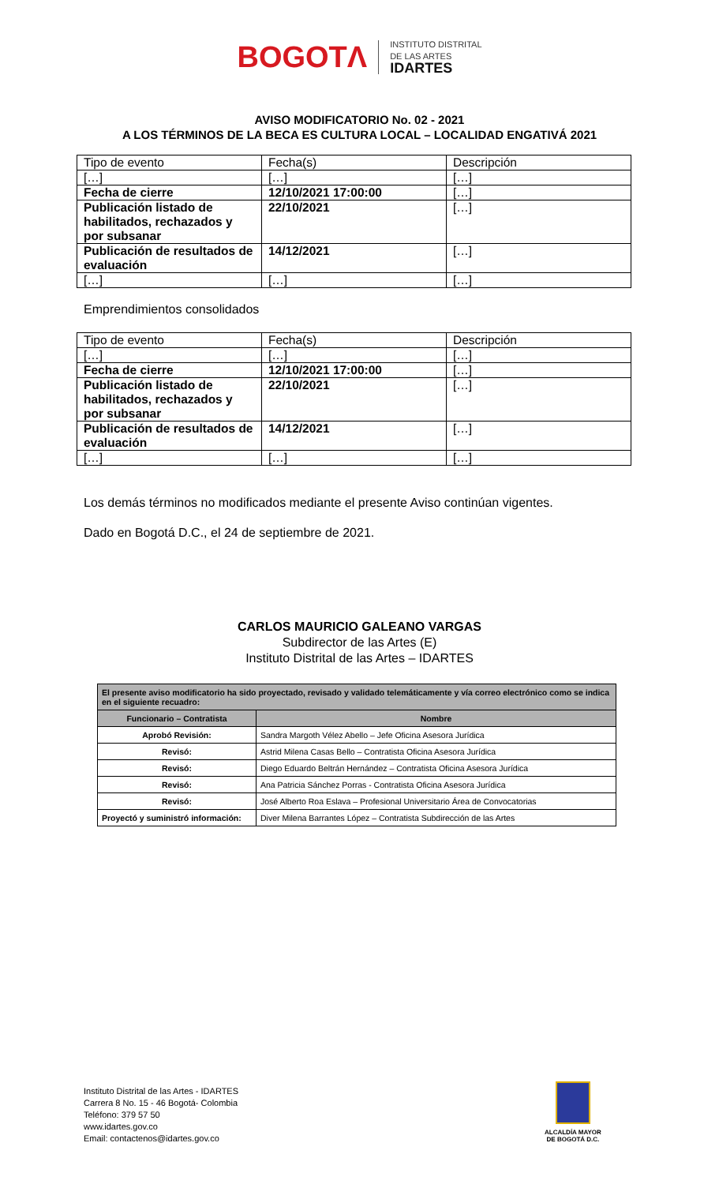BOGOTΛ
INSTITUTO DISTRITAL
DE LAS ARTES
IDARTES
AVISO MODIFICATORIO No. 02 - 2021
A LOS TÉRMINOS DE LA BECA ES CULTURA LOCAL – LOCALIDAD ENGATIVÁ 2021
| Tipo de evento | Fecha(s) | Descripción |
| […] | […] | […] |
| Fecha de cierre | 12/10/2021 17:00:00 | […] |
| Publicación listado de habilitados, rechazados y por subsanar | 22/10/2021 | […] |
| Publicación de resultados de evaluación | 14/12/2021 | […] |
| […] | […] | […] |
Emprendimientos consolidados
| Tipo de evento | Fecha(s) | Descripción |
| […] | […] | […] |
| Fecha de cierre | 12/10/2021 17:00:00 | […] |
| Publicación listado de habilitados, rechazados y por subsanar | 22/10/2021 | […] |
| Publicación de resultados de evaluación | 14/12/2021 | […] |
| […] | […] | […] |
Los demás términos no modificados mediante el presente Aviso continúan vigentes.
Dado en Bogotá D.C., el 24 de septiembre de 2021.
CARLOS MAURICIO GALEANO VARGAS
Subdirector de las Artes (E)
Instituto Distrital de las Artes – IDARTES
| El presente aviso modificatorio ha sido proyectado, revisado y validado telemáticamente y vía correo electrónico como se indica en el siguiente recuadro: | |
| --- | --- |
| Funcionario – Contratista | Nombre |
| Aprobó Revisión: | Sandra Margoth Vélez Abello – Jefe Oficina Asesora Jurídica |
| Revisó: | Astrid Milena Casas Bello – Contratista Oficina Asesora Jurídica |
| Revisó: | Diego Eduardo Beltrán Hernández – Contratista Oficina Asesora Jurídica |
| Revisó: | Ana Patricia Sánchez Porras - Contratista Oficina Asesora Jurídica |
| Revisó: | José Alberto Roa Eslava – Profesional Universitario Área de Convocatorias |
| Proyectó y suministró información: | Diver Milena Barrantes López – Contratista Subdirección de las Artes |
Instituto Distrital de las Artes - IDARTES
Carrera 8 No. 15 - 46 Bogotá- Colombia
Teléfono: 379 57 50
www.idartes.gov.co
Email: contactenos@idartes.gov.co
ALCALDÍA MAYOR
DE BOGOTÁ D.C.